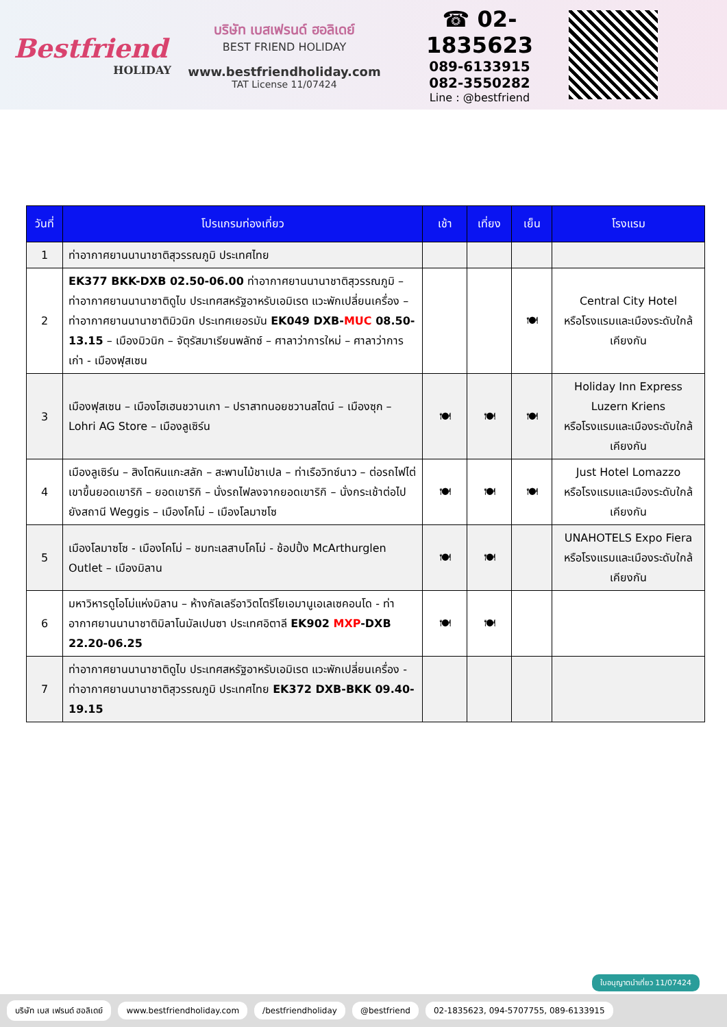Bestfriend
HOLIDAY
บริษัท เบสเฟรนด์ ฮอลิเดย์
BEST FRIEND HOLIDAY
www.bestfriendholiday.com
TAT License 11/07424
☎ 02-1835623
089-6133915
082-3550282
Line : @bestfriend
| วันที่ | โปรแกรมท่องเที่ยว | เช้า | เที่ยง | เย็น | โรงแรม |
| --- | --- | --- | --- | --- | --- |
| 1 | ท่าอากาศยานนานาชาติสุวรรณภูมิ ประเทศไทย | | | | |
| 2 | EK377 BKK-DXB 02.50-06.00 ท่าอากาศยานนานาชาติสุวรรณภูมิ – ท่าอากาศยานนานาชาติดูไบ ประเทศสหรัฐอาหรับเอมิเรต แวะพักเปลี่ยนเครื่อง – ท่าอากาศยานนานาชาติมิวนิก ประเทศเยอรมัน EK049 DXB- MUC 08.50-13.15 – เมืองมิวนิก – จัตุรัสมาเรียนพลัทซ์ – ศาลาว่าการใหม่ – ศาลาว่าการเก่า - เมืองฟุสเซน | | | 🍽 | Central City Hotel หรือโรงแรมและเมืองระดับใกล้เคียงกัน |
| 3 | เมืองฟุสเซน – เมืองโฮเฮนชวานเกา – ปราสาทนอยชวานสไตน์ – เมืองซุก – Lohri AG Store – เมืองลูเซิร์น | 🍽 | 🍽 | 🍽 | Holiday Inn Express Luzern Kriens หรือโรงแรมและเมืองระดับใกล้เคียงกัน |
| 4 | เมืองลูเซิร์น – สิงโตหินแกะสลัก – สะพานไม้ชาเปล – ท่าเรือวิทซ์นาว – ต่อรถไฟไต่เขาขึ้นยอดเขาริกิ – ยอดเขาริกิ – นั่งรถไฟลงจากยอดเขาริกิ – นั่งกระเช้าต่อไปยังสถานี Weggis – เมืองโคโม่ – เมืองโลมาซโซ | 🍽 | 🍽 | 🍽 | Just Hotel Lomazzo หรือโรงแรมและเมืองระดับใกล้เคียงกัน |
| 5 | เมืองโลมาซโซ - เมืองโคโม่ – ชมทะเลสาบโคโม่ - ช้อปปิ้ง McArthurglen Outlet – เมืองมิลาน | 🍽 | 🍽 | | UNAHOTELS Expo Fiera หรือโรงแรมและเมืองระดับใกล้เคียงกัน |
| 6 | มหาวิหารดูโอโม่แห่งมิลาน – ห้างกัลเลรีอาวิตโตรีโยเอมานูเอเลเซคอนโด - ท่าอากาศยานนานาชาติมิลาโนมัลเปนซา ประเทศอิตาลี EK902 MXP -DXB 22.20-06.25 | 🍽 | 🍽 | | |
| 7 | ท่าอากาศยานนานาชาติดูไบ ประเทศสหรัฐอาหรับเอมิเรต แวะพักเปลี่ยนเครื่อง - ท่าอากาศยานนานาชาติสุวรรณภูมิ ประเทศไทย EK372 DXB-BKK 09.40-19.15 | | | | |
ใบอนุญาตนำเที่ยว 11/07424
บริษัท เบส เฟรนด์ ฮอลิเดย์ www.bestfriendholiday.com /bestfriendholiday @bestfriend 02-1835623, 094-5707755, 089-6133915